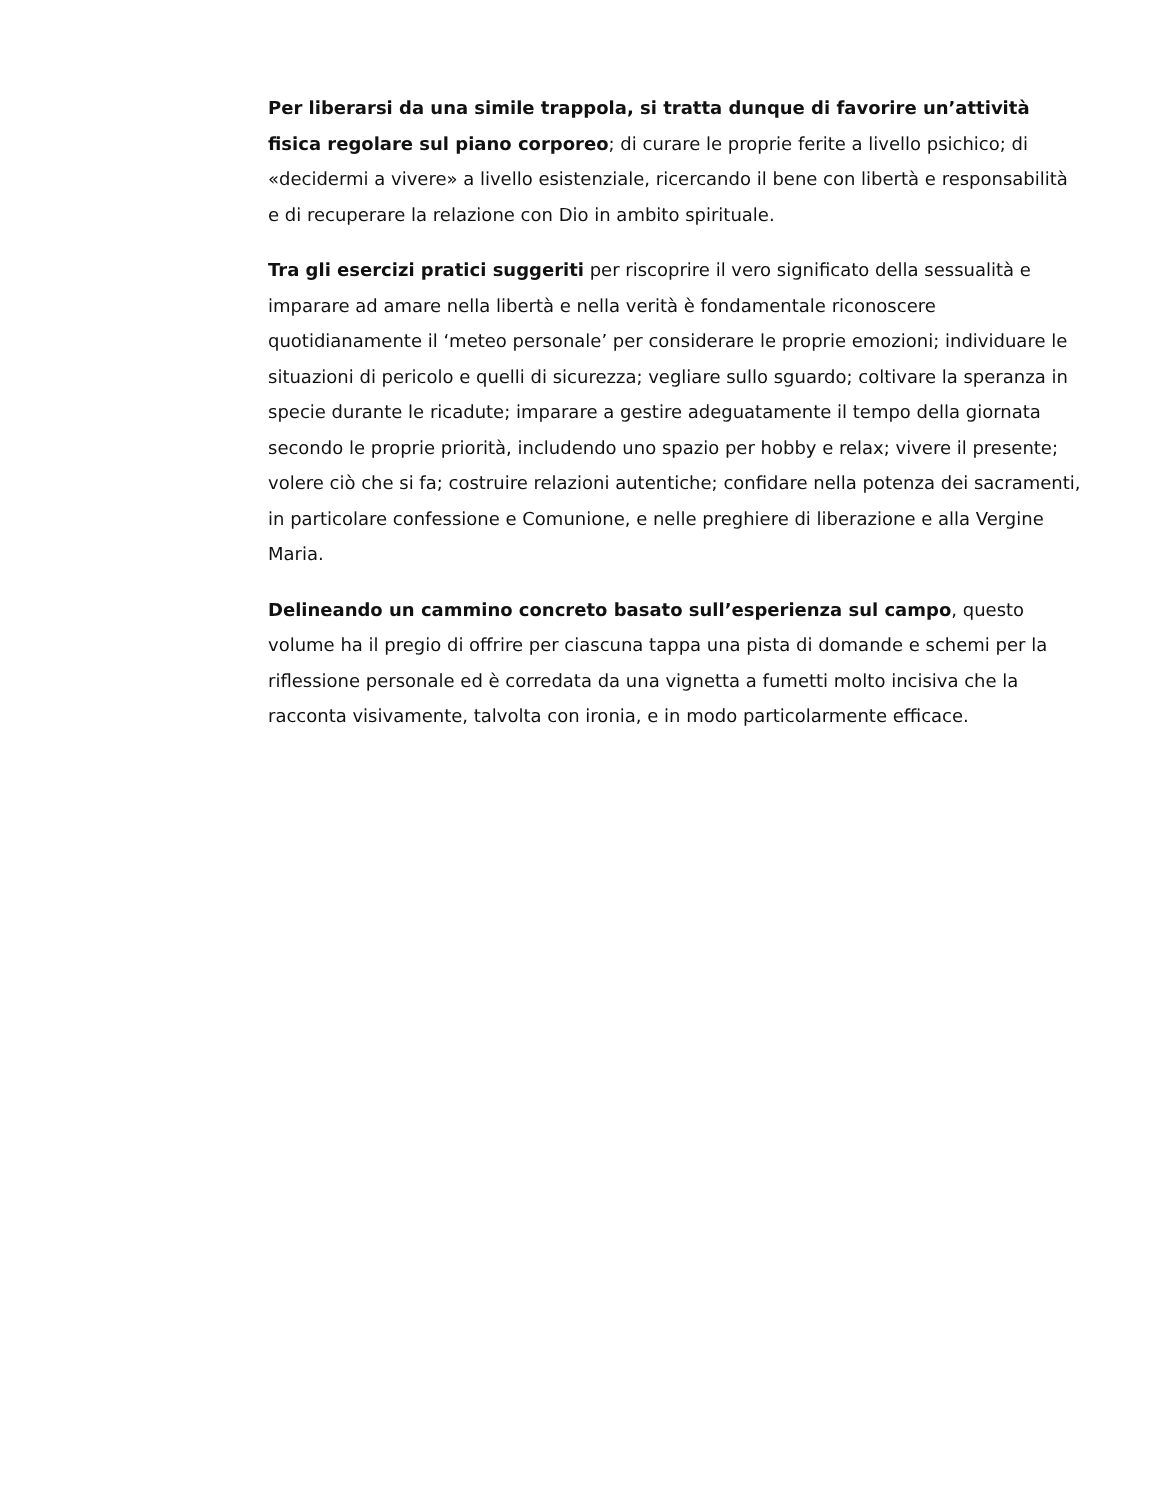Per liberarsi da una simile trappola, si tratta dunque di favorire un’attività fisica regolare sul piano corporeo; di curare le proprie ferite a livello psichico; di «decidermi a vivere» a livello esistenziale, ricercando il bene con libertà e responsabilità e di recuperare la relazione con Dio in ambito spirituale.
Tra gli esercizi pratici suggeriti per riscoprire il vero significato della sessualità e imparare ad amare nella libertà e nella verità è fondamentale riconoscere quotidianamente il ‘meteo personale’ per considerare le proprie emozioni; individuare le situazioni di pericolo e quelli di sicurezza; vegliare sullo sguardo; coltivare la speranza in specie durante le ricadute; imparare a gestire adeguatamente il tempo della giornata secondo le proprie priorità, includendo uno spazio per hobby e relax; vivere il presente; volere ciò che si fa; costruire relazioni autentiche; confidare nella potenza dei sacramenti, in particolare confessione e Comunione, e nelle preghiere di liberazione e alla Vergine Maria.
Delineando un cammino concreto basato sull’esperienza sul campo, questo volume ha il pregio di offrire per ciascuna tappa una pista di domande e schemi per la riflessione personale ed è corredata da una vignetta a fumetti molto incisiva che la racconta visivamente, talvolta con ironia, e in modo particolarmente efficace.